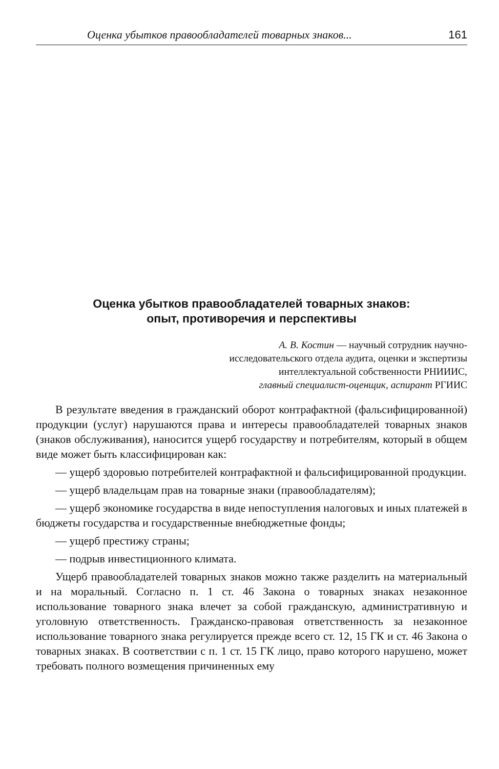Оценка убытков правообладателей товарных знаков... 161
Оценка убытков правообладателей товарных знаков:
опыт, противоречия и перспективы
А. В. Костин — научный сотрудник научно-
исследовательского отдела аудита, оценки и экспертизы
интеллектуальной собственности РНИИИС,
главный специалист-оценщик, аспирант РГИИС
В результате введения в гражданский оборот контрафактной (фальсифицированной) продукции (услуг) нарушаются права и интересы правообладателей товарных знаков (знаков обслуживания), наносится ущерб государству и потребителям, который в общем виде может быть классифицирован как:
— ущерб здоровью потребителей контрафактной и фальсифицированной продукции.
— ущерб владельцам прав на товарные знаки (правообладателям);
— ущерб экономике государства в виде непоступления налоговых и иных платежей в бюджеты государства и государственные внебюджетные фонды;
— ущерб престижу страны;
— подрыв инвестиционного климата.
Ущерб правообладателей товарных знаков можно также разделить на материальный и на моральный. Согласно п. 1 ст. 46 Закона о товарных знаках незаконное использование товарного знака влечет за собой гражданскую, административную и уголовную ответственность. Гражданско-правовая ответственность за незаконное использование товарного знака регулируется прежде всего ст. 12, 15 ГК и ст. 46 Закона о товарных знаках. В соответствии с п. 1 ст. 15 ГК лицо, право которого нарушено, может требовать полного возмещения причиненных ему